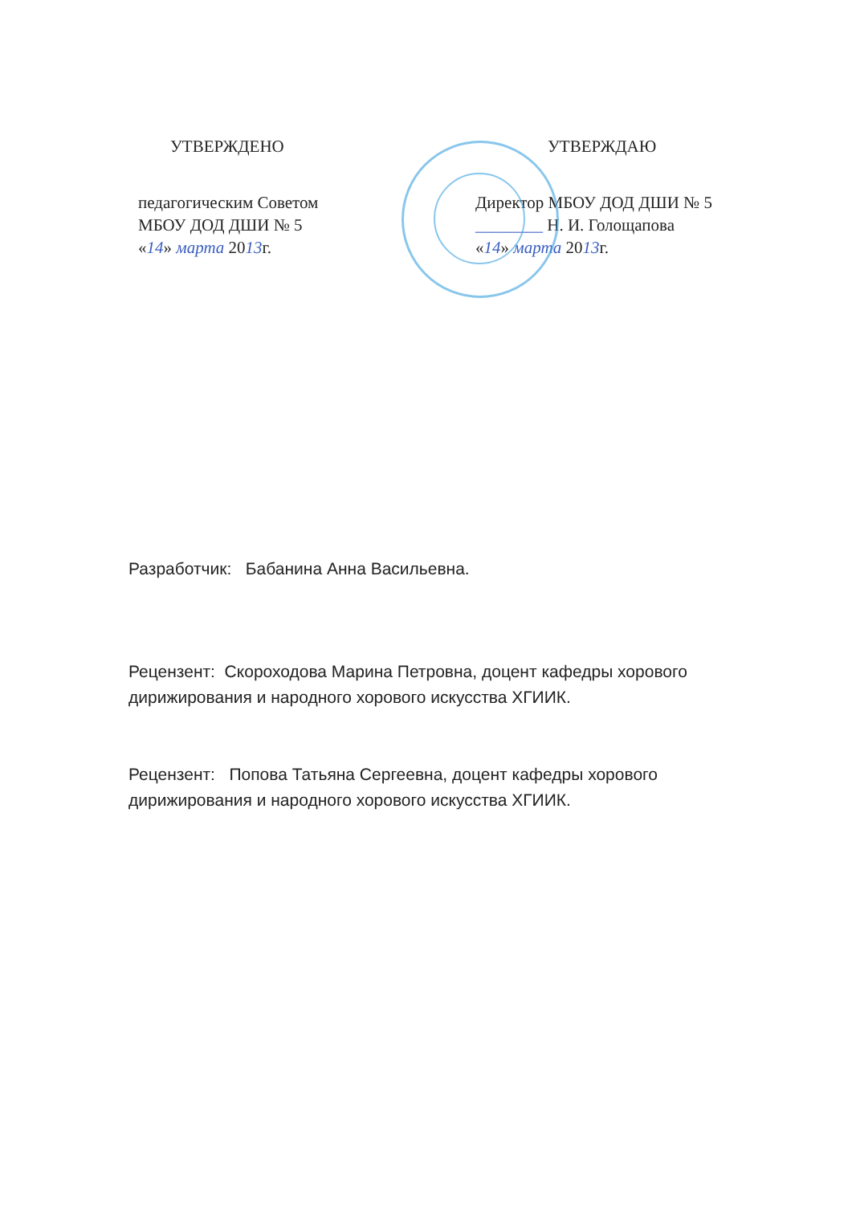УТВЕРЖДЕНО
педагогическим Советом
МБОУ ДОД ДШИ № 5
«14» марта 2013г.
УТВЕРЖДАЮ
Директор МБОУ ДОД ДШИ № 5
________ Н. И. Голощапова
«14» марта 2013г.
Разработчик: Бабанина Анна Васильевна.
Рецензент: Скороходова Марина Петровна, доцент кафедры хорового дирижирования и народного хорового искусства ХГИИК.
Рецензент: Попова Татьяна Сергеевна, доцент кафедры хорового дирижирования и народного хорового искусства ХГИИК.